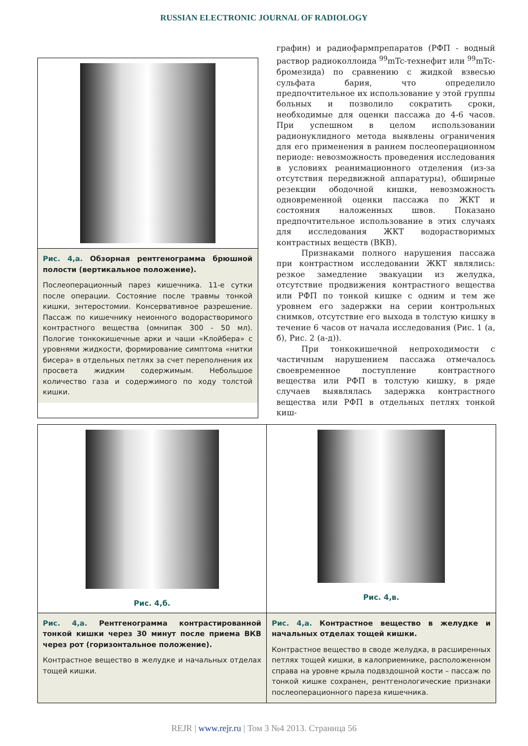RUSSIAN ELECTRONIC JOURNAL OF RADIOLOGY
Рис. 4,а. Обзорная рентгенограмма брюшной полости (вертикальное положение).
Послеоперационный парез кишечника. 11-е сутки после операции. Состояние после травмы тонкой кишки, энтеростомии. Консервативное разрешение. Пассаж по кишечнику неионного водорастворимого контрастного вещества (омнипак 300 - 50 мл). Пологие тонкокишечные арки и чаши «Клойбера» с уровнями жидкости, формирование симптома «нитки бисера» в отдельных петлях за счет переполнения их просвета жидким содержимым. Небольшое количество газа и содержимого по ходу толстой кишки.
графин) и радиофармпрепаратов (РФП - водный раствор радиоколлоида <sup>99</sup>mTc-технефит или <sup>99</sup>mTc-бромезида) по сравнению с жидкой взвесью сульфата бария, что определило предпочтительное их использование у этой группы больных и позволило сократить сроки, необходимые для оценки пассажа до 4-6 часов. При успешном в целом использовании радионуклидного метода выявлены ограничения для его применения в раннем послеоперационном периоде: невозможность проведения исследования в условиях реанимационного отделения (из-за отсутствия передвижной аппаратуры), обширные резекции ободочной кишки, невозможность одновременной оценки пассажа по ЖКТ и состояния наложенных швов. Показано предпочтительное использование в этих случаях для исследования ЖКТ водорастворимых контрастных веществ (ВКВ).
Признаками полного нарушения пассажа при контрастном исследовании ЖКТ являлись: резкое замедление эвакуации из желудка, отсутствие продвижения контрастного вещества или РФП по тонкой кишке с одним и тем же уровнем его задержки на серии контрольных снимков, отсутствие его выхода в толстую кишку в течение 6 часов от начала исследования (Рис. 1 (а, б), Рис. 2 (а-д)).
При тонкокишечной непроходимости с частичным нарушением пассажа отмечалось своевременное поступление контрастного вещества или РФП в толстую кишку, в ряде случаев выявлялась задержка контрастного вещества или РФП в отдельных петлях тонкой киш-
Рис. 4,б.
Рис. 4,в.
Рис. 4,а. Рентгенограмма контрастированной тонкой кишки через 30 минут после приема ВКВ через рот (горизонтальное положение).
Контрастное вещество в желудке и начальных отделах тощей кишки.
Рис. 4,а. Контрастное вещество в желудке и начальных отделах тощей кишки.
Контрастное вещество в своде желудка, в расширенных петлях тощей кишки, в калоприемнике, расположенном справа на уровне крыла подвздошной кости – пассаж по тонкой кишке сохранен, рентгенологические признаки послеоперационного пареза кишечника.
REJR | www.rejr.ru | Том 3 №4 2013. Страница 56